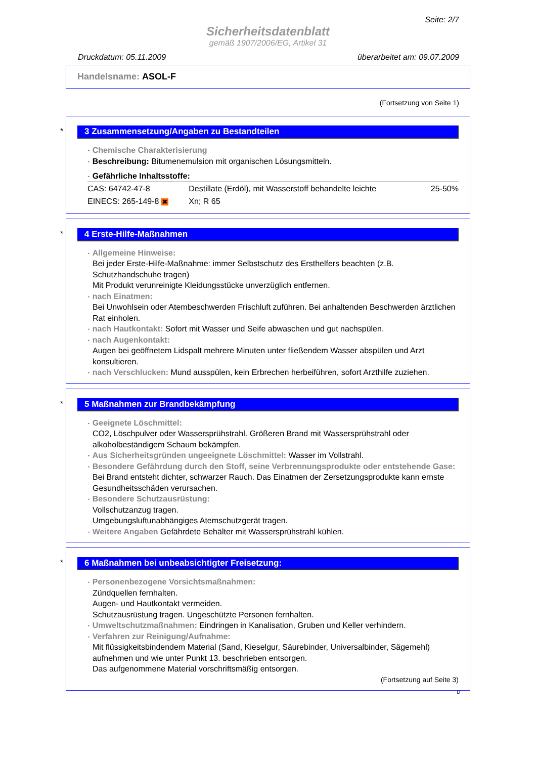Seite: 2/7
Sicherheitsdatenblatt
gemäß 1907/2006/EG, Artikel 31
Druckdatum: 05.11.2009 überarbeitet am: 09.07.2009
Handelsname: ASOL-F
(Fortsetzung von Seite 1)
*
3 Zusammensetzung/Angaben zu Bestandteilen
· Chemische Charakterisierung
· Beschreibung: Bitumenemulsion mit organischen Lösungsmitteln.
· Gefährliche Inhaltsstoffe:
| CAS: 64742-47-8 | Destillate (Erdöl), mit Wasserstoff behandelte leichte | 25-50% |
| EINECS: 265-149-8 ✖ | Xn; R 65 | |
*
4 Erste-Hilfe-Maßnahmen
· Allgemeine Hinweise:
Bei jeder Erste-Hilfe-Maßnahme: immer Selbstschutz des Ersthelfers beachten (z.B. Schutzhandschuhe tragen)
Mit Produkt verunreinigte Kleidungsstücke unverzüglich entfernen.
· nach Einatmen:
Bei Unwohlsein oder Atembeschwerden Frischluft zuführen. Bei anhaltenden Beschwerden ärztlichen Rat einholen.
· nach Hautkontakt: Sofort mit Wasser und Seife abwaschen und gut nachspülen.
· nach Augenkontakt:
Augen bei geöffnetem Lidspalt mehrere Minuten unter fließendem Wasser abspülen und Arzt konsultieren.
· nach Verschlucken: Mund ausspülen, kein Erbrechen herbeiführen, sofort Arzthilfe zuziehen.
*
5 Maßnahmen zur Brandbekämpfung
· Geeignete Löschmittel:
CO2, Löschpulver oder Wassersprühstrahl. Größeren Brand mit Wassersprühstrahl oder alkoholbeständigem Schaum bekämpfen.
· Aus Sicherheitsgründen ungeeignete Löschmittel: Wasser im Vollstrahl.
· Besondere Gefährdung durch den Stoff, seine Verbrennungsprodukte oder entstehende Gase:
Bei Brand entsteht dichter, schwarzer Rauch. Das Einatmen der Zersetzungsprodukte kann ernste Gesundheitsschäden verursachen.
· Besondere Schutzausrüstung:
Vollschutzanzug tragen.
Umgebungsluftunabhängiges Atemschutzgerät tragen.
· Weitere Angaben Gefährdete Behälter mit Wassersprühstrahl kühlen.
*
6 Maßnahmen bei unbeabsichtigter Freisetzung:
· Personenbezogene Vorsichtsmaßnahmen:
Zündquellen fernhalten.
Augen- und Hautkontakt vermeiden.
Schutzausrüstung tragen. Ungeschützte Personen fernhalten.
· Umweltschutzmaßnahmen: Eindringen in Kanalisation, Gruben und Keller verhindern.
· Verfahren zur Reinigung/Aufnahme:
Mit flüssigkeitsbindendem Material (Sand, Kieselgur, Säurebinder, Universalbinder, Sägemehl) aufnehmen und wie unter Punkt 13. beschrieben entsorgen.
Das aufgenommene Material vorschriftsmäßig entsorgen.
(Fortsetzung auf Seite 3)
D